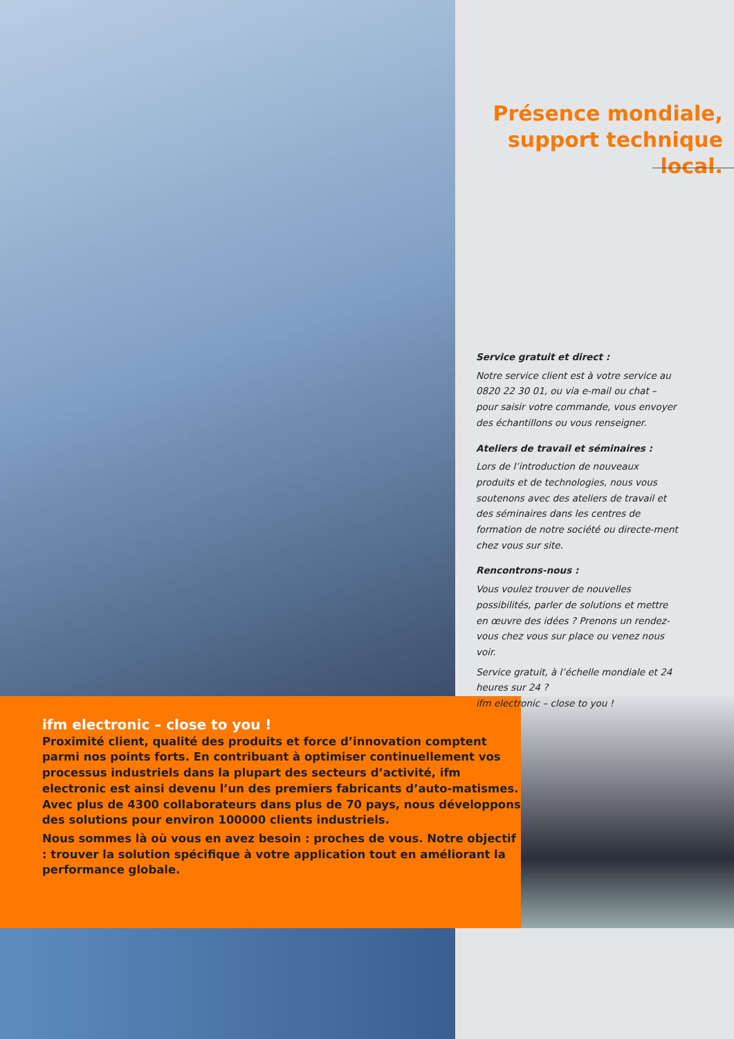Présence mondiale,
support technique local.
Service gratuit et direct :
Notre service client est à votre service au 0820 22 30 01, ou via e-mail ou chat – pour saisir votre commande, vous envoyer des échantillons ou vous renseigner.
Ateliers de travail et séminaires :
Lors de l’introduction de nouveaux produits et de technologies, nous vous soutenons avec des ateliers de travail et des séminaires dans les centres de formation de notre société ou directe-ment chez vous sur site.
Rencontrons-nous :
Vous voulez trouver de nouvelles possibilités, parler de solutions et mettre en œuvre des idées ? Prenons un rendez-vous chez vous sur place ou venez nous voir.
Service gratuit, à l’échelle mondiale et 24 heures sur 24 ?
ifm electronic – close to you !
ifm electronic – close to you !
Proximité client, qualité des produits et force d’innovation comptent parmi nos points forts. En contribuant à optimiser continuellement vos processus industriels dans la plupart des secteurs d’activité, ifm electronic est ainsi devenu l’un des premiers fabricants d’auto-matismes. Avec plus de 4300 collaborateurs dans plus de 70 pays, nous développons des solutions pour environ 100000 clients industriels.
Nous sommes là où vous en avez besoin : proches de vous. Notre objectif : trouver la solution spécifique à votre application tout en améliorant la performance globale.